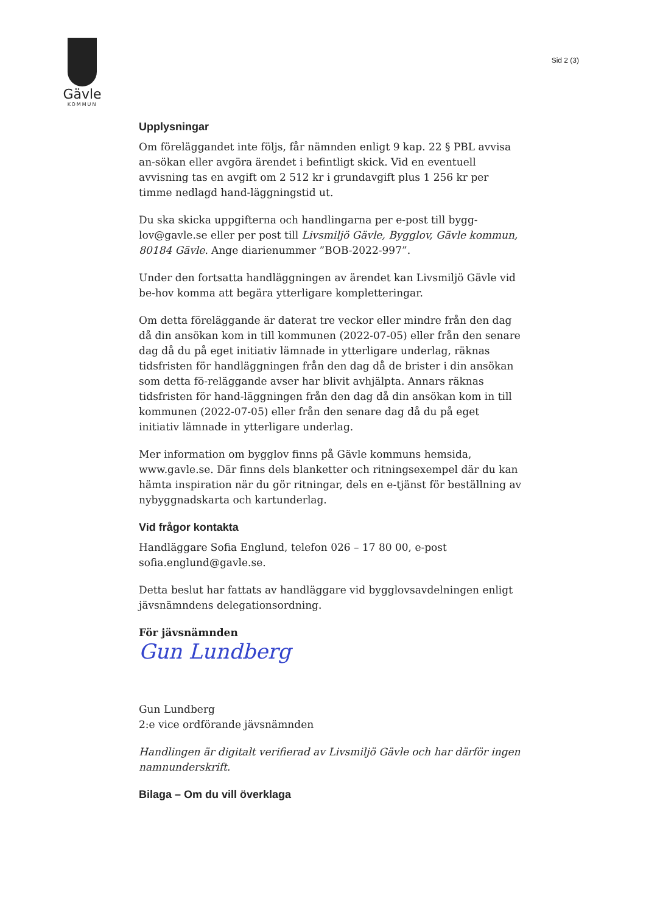Gävle
KOMMUN
Sid 2 (3)
Upplysningar
Om föreläggandet inte följs, får nämnden enligt 9 kap. 22 § PBL avvisa an-sökan eller avgöra ärendet i befintligt skick. Vid en eventuell avvisning tas en avgift om 2 512 kr i grundavgift plus 1 256 kr per timme nedlagd hand-läggningstid ut.
Du ska skicka uppgifterna och handlingarna per e-post till bygg-lov@gavle.se eller per post till Livsmiljö Gävle, Bygglov, Gävle kommun, 80184 Gävle. Ange diarienummer ”BOB-2022-997”.
Under den fortsatta handläggningen av ärendet kan Livsmiljö Gävle vid be-hov komma att begära ytterligare kompletteringar.
Om detta föreläggande är daterat tre veckor eller mindre från den dag då din ansökan kom in till kommunen (2022-07-05) eller från den senare dag då du på eget initiativ lämnade in ytterligare underlag, räknas tidsfristen för handläggningen från den dag då de brister i din ansökan som detta fö-reläggande avser har blivit avhjälpta. Annars räknas tidsfristen för hand-läggningen från den dag då din ansökan kom in till kommunen (2022-07-05) eller från den senare dag då du på eget initiativ lämnade in ytterligare underlag.
Mer information om bygglov finns på Gävle kommuns hemsida, www.gavle.se. Där finns dels blanketter och ritningsexempel där du kan hämta inspiration när du gör ritningar, dels en e-tjänst för beställning av nybyggnadskarta och kartunderlag.
Vid frågor kontakta
Handläggare Sofia Englund, telefon 026 – 17 80 00, e-post sofia.englund@gavle.se.
Detta beslut har fattats av handläggare vid bygglovsavdelningen enligt jävsnämndens delegationsordning.
För jävsnämnden
Gun Lundberg
Gun Lundberg
2:e vice ordförande jävsnämnden
Handlingen är digitalt verifierad av Livsmiljö Gävle och har därför ingen namnunderskrift.
Bilaga – Om du vill överklaga